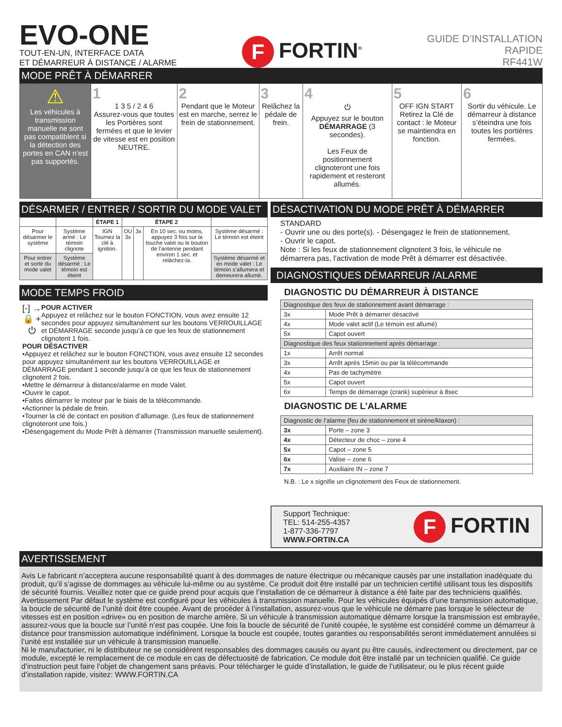EVO-ONE
TOUT-EN-UN, INTERFACE DATA
ET DÉMARREUR À DISTANCE / ALARME
F FORTIN<sup>®</sup>
GUIDE D’INSTALLATION
RAPIDE
RF441W
MODE PRÊT À DÉMARRER
| ⚠ Les véhicules à transmission manuelle ne sont pas compatiblent si la détection des portes en CAN n’est pas supportés. | 1 1 3 5 / 2 4 6 Assurez-vous que toutes les Portières sont fermées et que le levier de vitesse est en position NEUTRE. | 2 Pendant que le Moteur est en marche, serrez le frein de stationnement. | 3 Relâchez la pédale de frein. | 4 ⏻ Appuyez sur le bouton DÉMARRAGE (3 secondes). Les Feux de positionnement clignoteront une fois rapidement et resteront allumés. | 5 OFF IGN START Retirez la Clé de contact : le Moteur se maintiendra en fonction. | 6 Sortir du véhicule. Le démarreur à distance s’éteindra une fois toutes les portières fermées. |
DÉSARMER / ENTRER / SORTIR DU MODE VALET
| | | ÉTAPE 1 | ÉTAPE 2 | | | |
| --- | --- | --- | --- | --- | --- | --- |
| Pour désarmer le système | Système armé : Le témoin clignote | IGN Tournez la clé à ignition. | OU 3x | 3x | En 10 sec. ou moins, appuyez 3 fois sur la touche valet ou le bouton de l’antenne pendant environ 1 sec. et relâchez-la. | Système désarmé : Le témoin est éteint |
| Pour entrer et sortir du mode valet | Système désarmé : Le témoin est éteint | | | | | Système désarmé et en mode valet : Le témoin s’allumera et demeurera allumé. |
MODE TEMPS FROID
[-] →
🔒 + ⏻
POUR ACTIVER
Appuyez et relâchez sur le bouton FONCTION, vous avez ensuite 12 secondes pour appuyez simultanément sur les boutons VERROUILLAGE et DÉMARRAGE seconde jusqu’à ce que les feux de stationnement clignotent 1 fois.
POUR DÉSACTIVER
•Appuyez et relâchez sur le bouton FONCTION, vous avez ensuite 12 secondes pour appuyez simultanément sur les boutons VERROUILLAGE et DÉMARRAGE pendant 1 seconde jusqu’à ce que les feux de stationnement clignotent 2 fois.
•Mettre le démarreur à distance/alarme en mode Valet.
•Ouvrir le capot.
•Faites démarrer le moteur par le biais de la télécommande.
•Actionner la pédale de frein.
•Tourner la clé de contact en position d’allumage. (Les feux de stationnement clignoteront une fois.)
•Désengagement du Mode Prêt à démarrer (Transmission manuelle seulement).
DÉSACTIVATION DU MODE PRÊT À DÉMARRER
STANDARD
- Ouvrir une ou des porte(s). - Désengagez le frein de stationnement.
- Ouvrir le capot.
Note : Si les feux de stationnement clignotent 3 fois, le véhicule ne démarrera pas, l’activation de mode Prêt à démarrer est désactivée.
DIAGNOSTIQUES DÉMARREUR /ALARME
DIAGNOSTIC DU DÉMARREUR À DISTANCE
| Diagnostique des feux de stationnement avant démarrage : | |
| 3x | Mode Prêt à démarrer désactivé |
| 4x | Mode valet actif (Le témoin est allumé) |
| 5x | Capot ouvert |
| Diagnostique des feux stationnement après démarrage : | |
| 1x | Arrêt normal |
| 3x | Arrêt après 15min ou par la télécommande |
| 4x | Pas de tachymètre |
| 5x | Capot ouvert |
| 6x | Temps de démarrage (crank) supérieur à 8sec |
DIAGNOSTIC DE L’ALARME
| Diagnostic de l’alarme (feu de stationnement et sirène/klaxon) : | |
| 3x | Porte – zone 3 |
| 4x | Détecteur de choc – zone 4 |
| 5x | Capot – zone 5 |
| 6x | Valise – zone 6 |
| 7x | Auxiliaire IN – zone 7 |
N.B. : Le x signifie un clignotement des Feux de stationnement.
Support Technique:
TEL: 514-255-4357
1-877-336-7797
WWW.FORTIN.CA
F FORTIN
AVERTISSEMENT
Avis Le fabricant n’acceptera aucune responsabilité quant à des dommages de nature électrique ou mécanique causés par une installation inadéquate du produit, qu’il s’agisse de dommages au véhicule lui-même ou au système. Ce produit doit être installé par un technicien certifié utilisant tous les dispositifs de sécurité fournis. Veuillez noter que ce guide prend pour acquis que l’installation de ce démarreur à distance a été faite par des techniciens qualifiés.
Avertissement Par défaut le système est configuré pour les véhicules à transmission manuelle. Pour les véhicules équipés d’une transmission automatique, la boucle de sécurité de l’unité doit être coupée. Avant de procéder à l’installation, assurez-vous que le véhicule ne démarre pas lorsque le sélecteur de vitesses est en position «drive» ou en position de marche arrière. Si un véhicule à transmission automatique démarre lorsque la transmission est embrayée, assurez-vous que la boucle sur l’unité n’est pas coupée. Une fois la boucle de sécurité de l’unité coupée, le système est considéré comme un démarreur à distance pour transmission automatique indéfiniment. Lorsque la boucle est coupée, toutes garanties ou responsabilités seront immédiatement annulées si l’unité est installée sur un véhicule à transmission manuelle.
Ni le manufacturier, ni le distributeur ne se considèrent responsables des dommages causés ou ayant pu être causés, indirectement ou directement, par ce module, excepté le remplacement de ce module en cas de défectuosité de fabrication. Ce module doit être installé par un technicien qualifié. Ce guide d’instruction peut faire l’objet de changement sans préavis. Pour télécharger le guide d’installation, le guide de l’utilisateur, ou le plus récent guide d’installation rapide, visitez: WWW.FORTIN.CA